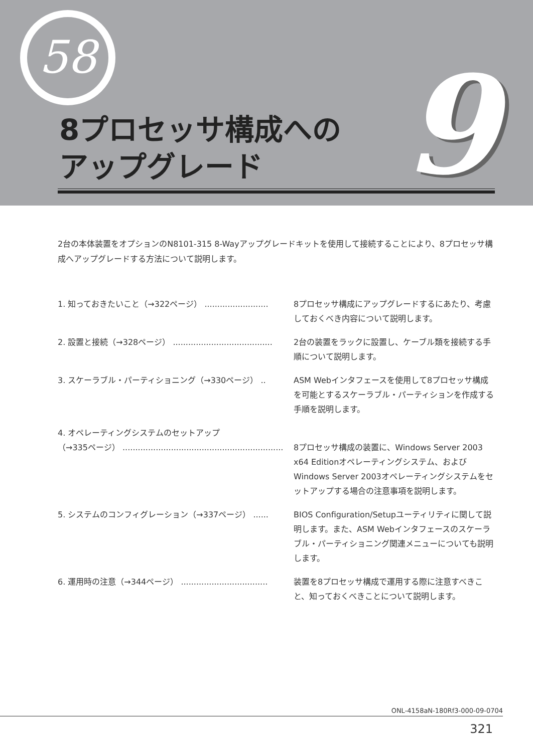58
8プロセッサ構成への
アップグレード
9
2台の本体装置をオプションのN8101-315 8-Wayアップグレードキットを使用して接続することにより、8プロセッサ構成へアップグレードする方法について説明します。
1. 知っておきたいこと（→322ページ） .........................
8プロセッサ構成にアップグレードするにあたり、考慮しておくべき内容について説明します。
2. 設置と接続（→328ページ） .......................................
2台の装置をラックに設置し、ケーブル類を接続する手順について説明します。
3. スケーラブル・パーティショニング（→330ページ） .. ASM Webインタフェースを使用して8プロセッサ構成を可能とするスケーラブル・パーティションを作成する手順を説明します。
4. オペレーティングシステムのセットアップ
（→335ページ） ...............................................................
8プロセッサ構成の装置に、Windows Server 2003 x64 Editionオペレーティングシステム、およびWindows Server 2003オペレーティングシステムをセットアップする場合の注意事項を説明します。
5. システムのコンフィグレーション（→337ページ） ...... BIOS Configuration/Setupユーティリティに関して説明します。また、ASM Webインタフェースのスケーラブル・パーティショニング関連メニューについても説明します。
6. 運用時の注意（→344ページ） ..................................
装置を8プロセッサ構成で運用する際に注意すべきこと、知っておくべきことについて説明します。
ONL-4158aN-180Rf3-000-09-0704
321